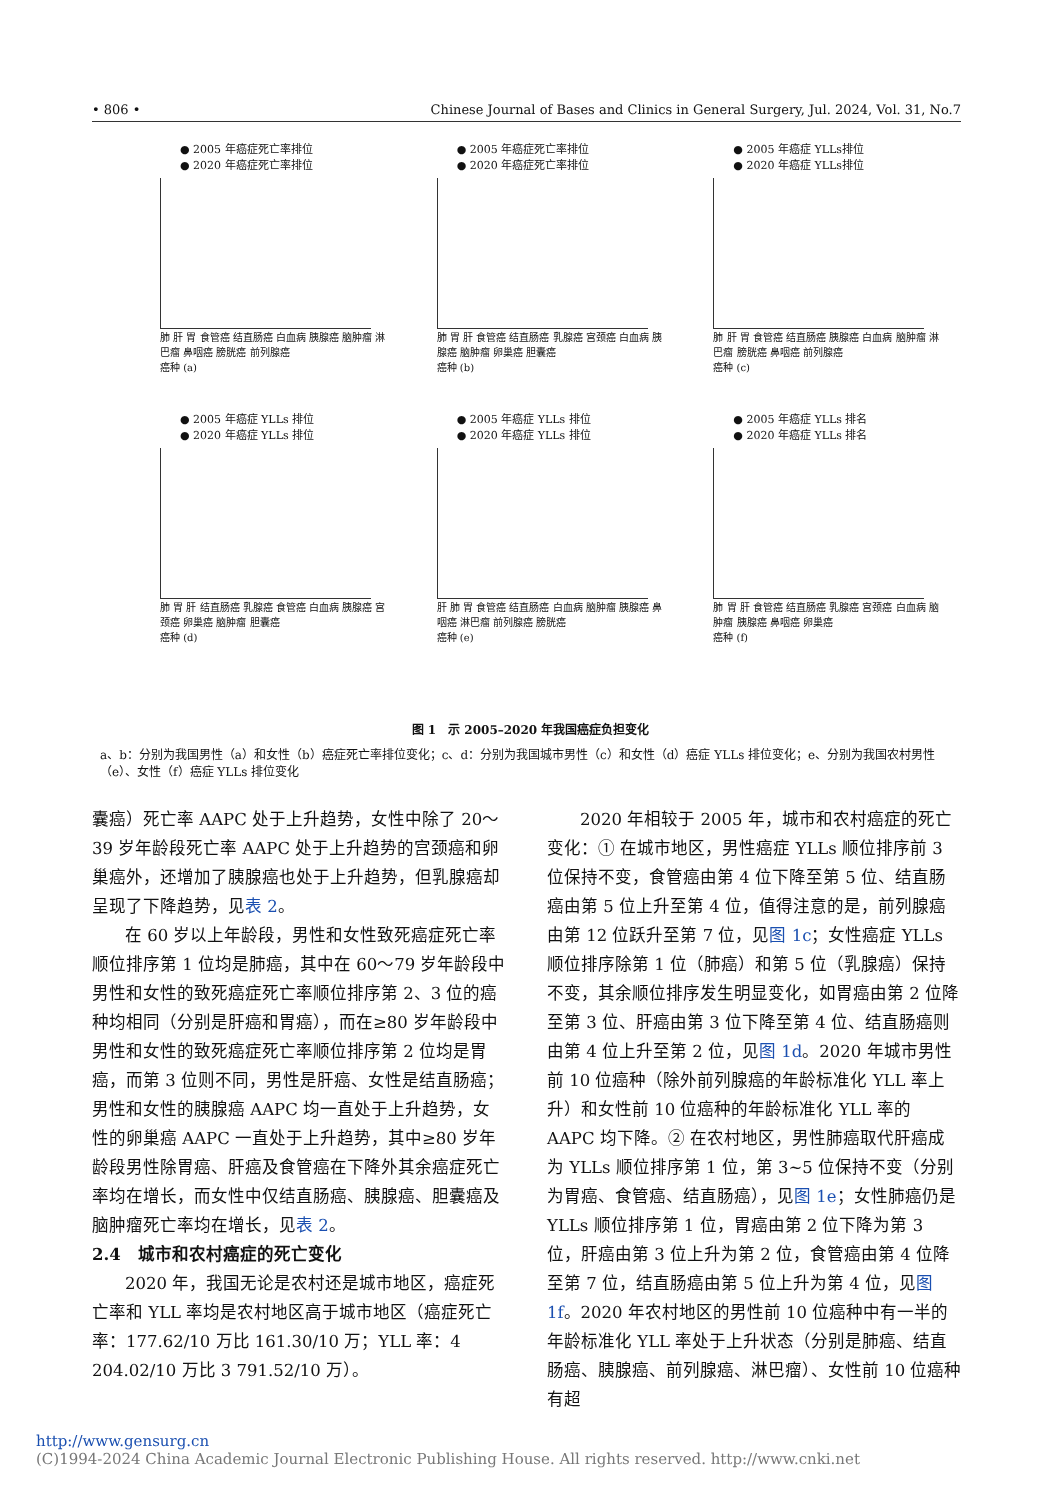• 806 • Chinese Journal of Bases and Clinics in General Surgery, Jul. 2024, Vol. 31, No.7
● 2005 年癌症死亡率排位
● 2020 年癌症死亡率排位
肺 肝 胃 食管癌 结直肠癌 白血病 胰腺癌 脑肿瘤 淋巴瘤 鼻咽癌 膀胱癌 前列腺癌
癌种 (a)
● 2005 年癌症死亡率排位
● 2020 年癌症死亡率排位
肺 胃 肝 食管癌 结直肠癌 乳腺癌 宫颈癌 白血病 胰腺癌 脑肿瘤 卵巢癌 胆囊癌
癌种 (b)
● 2005 年癌症 YLLs排位
● 2020 年癌症 YLLs排位
肺 肝 胃 食管癌 结直肠癌 胰腺癌 白血病 脑肿瘤 淋巴瘤 膀胱癌 鼻咽癌 前列腺癌
癌种 (c)
● 2005 年癌症 YLLs 排位
● 2020 年癌症 YLLs 排位
肺 胃 肝 结直肠癌 乳腺癌 食管癌 白血病 胰腺癌 宫颈癌 卵巢癌 脑肿瘤 胆囊癌
癌种 (d)
● 2005 年癌症 YLLs 排位
● 2020 年癌症 YLLs 排位
肝 肺 胃 食管癌 结直肠癌 白血病 脑肿瘤 胰腺癌 鼻咽癌 淋巴瘤 前列腺癌 膀胱癌
癌种 (e)
● 2005 年癌症 YLLs 排名
● 2020 年癌症 YLLs 排名
肺 胃 肝 食管癌 结直肠癌 乳腺癌 宫颈癌 白血病 脑肿瘤 胰腺癌 鼻咽癌 卵巢癌
癌种 (f)
图 1　示 2005–2020 年我国癌症负担变化
a、b：分别为我国男性（a）和女性（b）癌症死亡率排位变化；c、d：分别为我国城市男性（c）和女性（d）癌症 YLLs 排位变化；e、分别为我国农村男性（e）、女性（f）癌症 YLLs 排位变化
囊癌）死亡率 AAPC 处于上升趋势，女性中除了 20～39 岁年龄段死亡率 AAPC 处于上升趋势的宫颈癌和卵巢癌外，还增加了胰腺癌也处于上升趋势，但乳腺癌却呈现了下降趋势，见表 2。
在 60 岁以上年龄段，男性和女性致死癌症死亡率顺位排序第 1 位均是肺癌，其中在 60～79 岁年龄段中男性和女性的致死癌症死亡率顺位排序第 2、3 位的癌种均相同（分别是肝癌和胃癌），而在≥80 岁年龄段中男性和女性的致死癌症死亡率顺位排序第 2 位均是胃癌，而第 3 位则不同，男性是肝癌、女性是结直肠癌；男性和女性的胰腺癌 AAPC 均一直处于上升趋势，女性的卵巢癌 AAPC 一直处于上升趋势，其中≥80 岁年龄段男性除胃癌、肝癌及食管癌在下降外其余癌症死亡率均在增长，而女性中仅结直肠癌、胰腺癌、胆囊癌及脑肿瘤死亡率均在增长，见表 2。
2.4　城市和农村癌症的死亡变化
2020 年，我国无论是农村还是城市地区，癌症死亡率和 YLL 率均是农村地区高于城市地区（癌症死亡率：177.62/10 万比 161.30/10 万；YLL 率：4 204.02/10 万比 3 791.52/10 万）。
2020 年相较于 2005 年，城市和农村癌症的死亡变化：① 在城市地区，男性癌症 YLLs 顺位排序前 3 位保持不变，食管癌由第 4 位下降至第 5 位、结直肠癌由第 5 位上升至第 4 位，值得注意的是，前列腺癌由第 12 位跃升至第 7 位，见图 1c；女性癌症 YLLs 顺位排序除第 1 位（肺癌）和第 5 位（乳腺癌）保持不变，其余顺位排序发生明显变化，如胃癌由第 2 位降至第 3 位、肝癌由第 3 位下降至第 4 位、结直肠癌则由第 4 位上升至第 2 位，见图 1d。2020 年城市男性前 10 位癌种（除外前列腺癌的年龄标准化 YLL 率上升）和女性前 10 位癌种的年龄标准化 YLL 率的 AAPC 均下降。② 在农村地区，男性肺癌取代肝癌成为 YLLs 顺位排序第 1 位，第 3~5 位保持不变（分别为胃癌、食管癌、结直肠癌），见图 1e；女性肺癌仍是 YLLs 顺位排序第 1 位，胃癌由第 2 位下降为第 3 位，肝癌由第 3 位上升为第 2 位，食管癌由第 4 位降至第 7 位，结直肠癌由第 5 位上升为第 4 位，见图 1f。2020 年农村地区的男性前 10 位癌种中有一半的年龄标准化 YLL 率处于上升状态（分别是肺癌、结直肠癌、胰腺癌、前列腺癌、淋巴瘤）、女性前 10 位癌种有超
http://www.gensurg.cn
(C)1994-2024 China Academic Journal Electronic Publishing House. All rights reserved. http://www.cnki.net